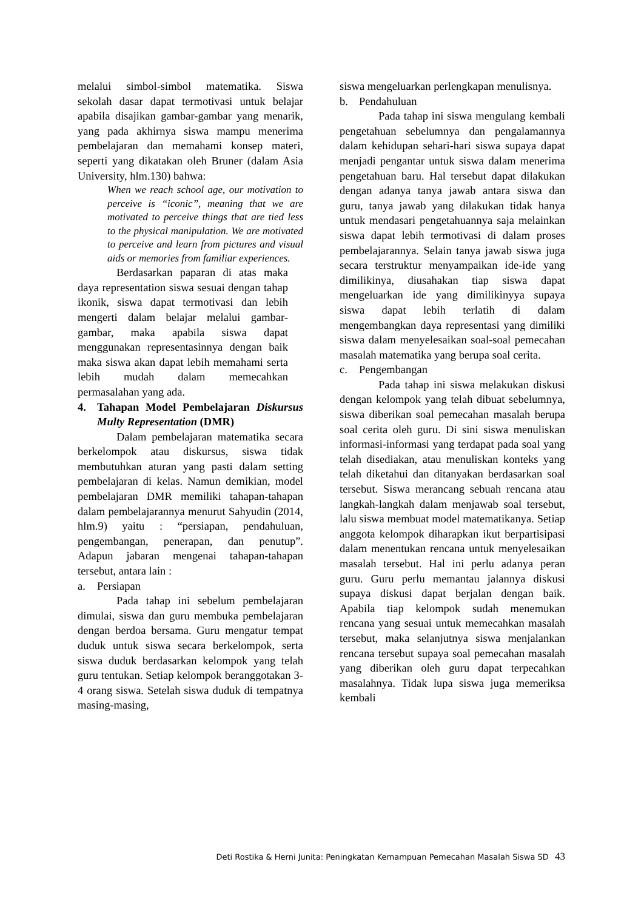melalui simbol-simbol matematika. Siswa sekolah dasar dapat termotivasi untuk belajar apabila disajikan gambar-gambar yang menarik, yang pada akhirnya siswa mampu menerima pembelajaran dan memahami konsep materi, seperti yang dikatakan oleh Bruner (dalam Asia University, hlm.130) bahwa:
When we reach school age, our motivation to perceive is “iconic”, meaning that we are motivated to perceive things that are tied less to the physical manipulation. We are motivated to perceive and learn from pictures and visual aids or memories from familiar experiences.
Berdasarkan paparan di atas maka daya representation siswa sesuai dengan tahap ikonik, siswa dapat termotivasi dan lebih mengerti dalam belajar melalui gambar-gambar, maka apabila siswa dapat menggunakan representasinnya dengan baik maka siswa akan dapat lebih memahami serta lebih mudah dalam memecahkan permasalahan yang ada.
4. Tahapan Model Pembelajaran Diskursus Multy Representation (DMR)
Dalam pembelajaran matematika secara berkelompok atau diskursus, siswa tidak membutuhkan aturan yang pasti dalam setting pembelajaran di kelas. Namun demikian, model pembelajaran DMR memiliki tahapan-tahapan dalam pembelajarannya menurut Sahyudin (2014, hlm.9) yaitu : “persiapan, pendahuluan, pengembangan, penerapan, dan penutup”. Adapun jabaran mengenai tahapan-tahapan tersebut, antara lain :
a. Persiapan
Pada tahap ini sebelum pembelajaran dimulai, siswa dan guru membuka pembelajaran dengan berdoa bersama. Guru mengatur tempat duduk untuk siswa secara berkelompok, serta siswa duduk berdasarkan kelompok yang telah guru tentukan. Setiap kelompok beranggotakan 3-4 orang siswa. Setelah siswa duduk di tempatnya masing-masing,
siswa mengeluarkan perlengkapan menulisnya.
b. Pendahuluan
Pada tahap ini siswa mengulang kembali pengetahuan sebelumnya dan pengalamannya dalam kehidupan sehari-hari siswa supaya dapat menjadi pengantar untuk siswa dalam menerima pengetahuan baru. Hal tersebut dapat dilakukan dengan adanya tanya jawab antara siswa dan guru, tanya jawab yang dilakukan tidak hanya untuk mendasari pengetahuannya saja melainkan siswa dapat lebih termotivasi di dalam proses pembelajarannya. Selain tanya jawab siswa juga secara terstruktur menyampaikan ide-ide yang dimilikinya, diusahakan tiap siswa dapat mengeluarkan ide yang dimilikinyya supaya siswa dapat lebih terlatih di dalam mengembangkan daya representasi yang dimiliki siswa dalam menyelesaikan soal-soal pemecahan masalah matematika yang berupa soal cerita.
c. Pengembangan
Pada tahap ini siswa melakukan diskusi dengan kelompok yang telah dibuat sebelumnya, siswa diberikan soal pemecahan masalah berupa soal cerita oleh guru. Di sini siswa menuliskan informasi-informasi yang terdapat pada soal yang telah disediakan, atau menuliskan konteks yang telah diketahui dan ditanyakan berdasarkan soal tersebut. Siswa merancang sebuah rencana atau langkah-langkah dalam menjawab soal tersebut, lalu siswa membuat model matematikanya. Setiap anggota kelompok diharapkan ikut berpartisipasi dalam menentukan rencana untuk menyelesaikan masalah tersebut. Hal ini perlu adanya peran guru. Guru perlu memantau jalannya diskusi supaya diskusi dapat berjalan dengan baik. Apabila tiap kelompok sudah menemukan rencana yang sesuai untuk memecahkan masalah tersebut, maka selanjutnya siswa menjalankan rencana tersebut supaya soal pemecahan masalah yang diberikan oleh guru dapat terpecahkan masalahnya. Tidak lupa siswa juga memeriksa kembali
Deti Rostika & Herni Junita: Peningkatan Kemampuan Pemecahan Masalah Siswa SD 43